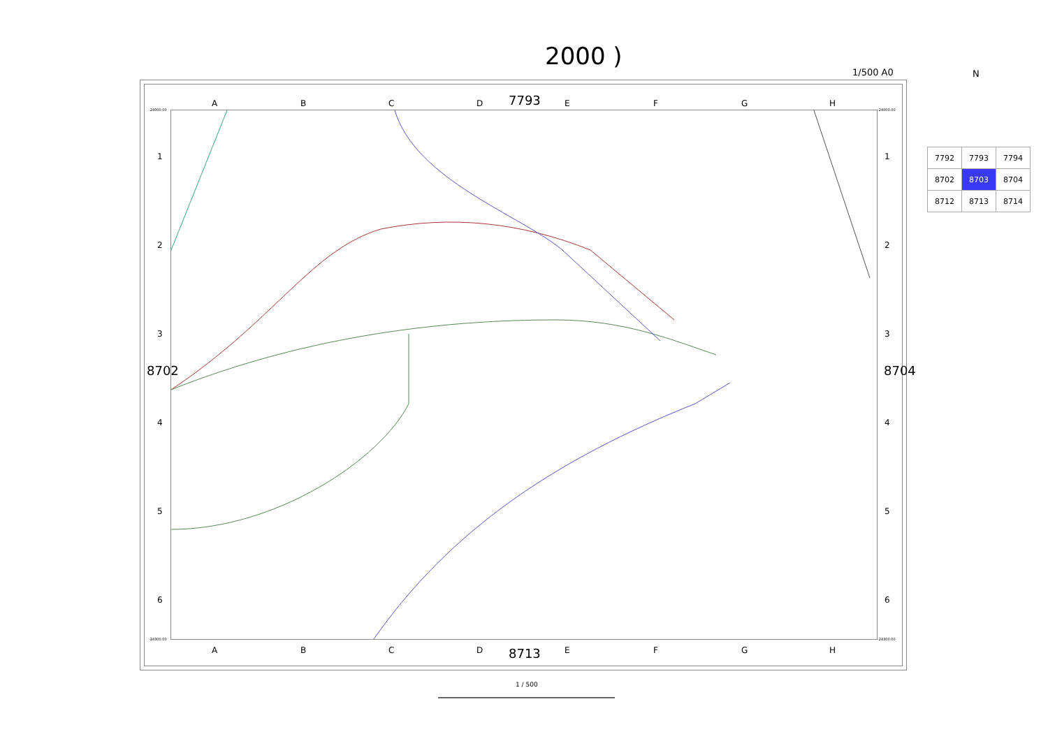2000 )
1/500 A0
7793
8713
8702 8704
A B C D E F G H
A B C D E F G H
1
2
3
4
5
6
1
2
3
4
5
6
-24000.00 -24000.00
-24300.00 -24300.00
N
| 7792 | 7793 | 7794 |
| 8702 | 8703 | 8704 |
| 8712 | 8713 | 8714 |
1 / 500